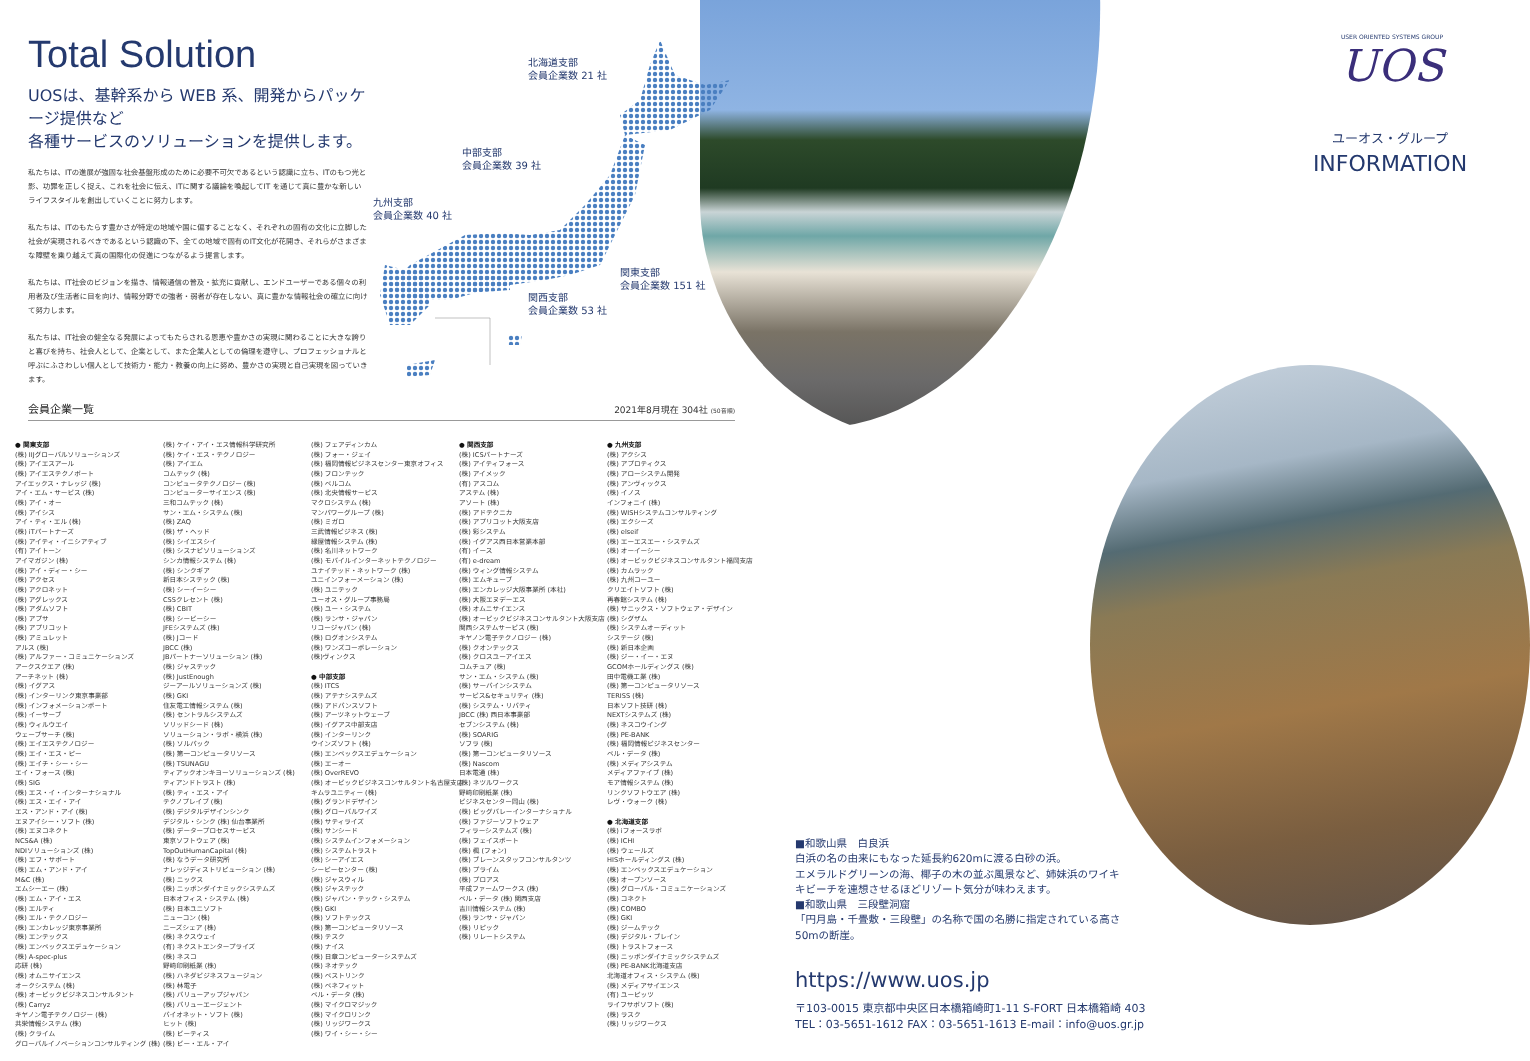Total Solution
UOSは、基幹系から WEB 系、開発からパッケージ提供など
各種サービスのソリューションを提供します。
私たちは、ITの進展が強固な社会基盤形成のために必要不可欠であるという認識に立ち、ITのもつ光と影、功罪を正しく捉え、これを社会に伝え、ITに関する議論を喚起してIT を通じて真に豊かな新しいライフスタイルを創出していくことに努力します。
私たちは、ITのもたらす豊かさが特定の地域や国に偏することなく、それぞれの固有の文化に立脚した社会が実現されるべきであるという認識の下、全ての地域で固有のIT文化が花開き、それらがさまざまな障壁を乗り越えて真の国際化の促進につながるよう提言します。
私たちは、IT社会のビジョンを描き、情報通信の普及・拡充に貢献し、エンドユーザーである個々の利用者及び生活者に目を向け、情報分野での強者・弱者が存在しない、真に豊かな情報社会の確立に向けて努力します。
私たちは、IT社会の健全なる発展によってもたらされる恩恵や豊かさの実現に関わることに大きな誇りと喜びを持ち、社会人として、企業として、また企業人としての倫理を遵守し、プロフェッショナルと呼ぶにふさわしい個人として技術力・能力・教養の向上に努め、豊かさの実現と自己実現を図っていきます。
北海道支部
会員企業数 21 社
中部支部
会員企業数 39 社
九州支部
会員企業数 40 社
関東支部
会員企業数 151 社
関西支部
会員企業数 53 社
会員企業一覧 2021年8月現在 304社 (50音順)
● 関東支部
(株) IIJグローバルソリューションズ
(株) アイエスアール
(株) アイエステクノポート
アイエックス・ナレッジ (株)
アイ・エム・サービス (株)
(株) アイ・オー
(株) アイシス
アイ・ティ・エル (株)
(株) iTパートナーズ
(株) アイティ・イニシアティブ
(有) アイトーン
アイマガジン (株)
(株) アイ・ディー・シー
(株) アクセス
(株) アクロネット
(株) アグレックス
(株) アダムソフト
(株) アプサ
(株) アプリコット
(株) アミュレット
アルス (株)
(株) アルファー・コミュニケーションズ
アークスクエア (株)
アーチネット (株)
(株) イグアス
(株) インターリンク東京事業部
(株) インフォメーションポート
(株) イーサーブ
(株) ウィルウエイ
ウェーブサーチ (株)
(株) エイエステクノロジー
(株) エイ・エス・ピー
(株) エイチ・シー・シー
エイ・フォース (株)
(株) SIG
(株) エス・イ・インターナショナル
(株) エス・エイ・アイ
エス・アンド・アイ (株)
エヌアイシー・ソフト (株)
(株) エヌコネクト
NCS&A (株)
NDIソリューションズ (株)
(株) エフ・サポート
(株) エム・アンド・アイ
M&C (株)
エムシーエー (株)
(株) エム・アイ・エス
(株) エルティ
(株) エル・テクノロジー
(株) エンカレッジ東京事業所
(株) エンテックス
(株) エンベックスエデュケーション
(株) A-spec-plus
応研 (株)
(株) オムニサイエンス
オークシステム (株)
(株) オービックビジネスコンサルタント
(株) Carryz
キヤノン電子テクノロジー (株)
共栄情報システム (株)
(株) クライム
グローバルイノベーションコンサルティング (株)
(株) ケイ・アイ・エス情報科学研究所
(株) ケイ・エス・テクノロジー
(株) アイエム
コムテック (株)
コンピュータテクノロジー (株)
コンピューターサイエンス (株)
三和コムテック (株)
サン・エム・システム (株)
(株) ZAQ
(株) ザ・ヘッド
(株) シイエスシイ
(株) シスナビソリューションズ
シンカ情報システム (株)
(株) シンクギア
新日本システック (株)
(株) シーイーシー
CSSクレセント (株)
(株) CBIT
(株) シービーシー
JFEシステムズ (株)
(株) Jコード
JBCC (株)
JBパートナーソリューション (株)
(株) ジャステック
(株) JustEnough
ジーアールソリューションズ (株)
(株) GKI
住友電工情報システム (株)
(株) セントラルシステムズ
ソリッドシード (株)
ソリューション・ラボ・横浜 (株)
(株) ソルパック
(株) 第一コンピュータリソース
(株) TSUNAGU
ティアックオンキヨーソリューションズ (株)
ティアンドトラスト (株)
(株) ティ・エス・アイ
テクノプレイブ (株)
(株) デジタルデザインシンク
デジタル・シンク (株) 仙台事業所
(株) データープロセスサービス
東京ソフトウェア (株)
TopOutHumanCapital (株)
(株) なうデータ研究所
ナレッジディストリビューション (株)
(株) ニックス
(株) ニッポンダイナミックシステムズ
日本オフィス・システム (株)
(株) 日本ユニソフト
ニューコン (株)
ニーズシェア (株)
(株) ネクスウェイ
(有) ネクストエンタープライズ
(株) ネスコ
野崎印刷紙業 (株)
(株) ハネダビジネスフュージョン
(株) 林電子
(株) バリューアップジャパン
(株) バリューエージェント
バイオネット・ソフト (株)
ヒット (株)
(株) ビーティス
(株) ビー・エル・アイ
(株) フェアディンカム
(株) フォー・ジェイ
(株) 福岡情報ビジネスセンター東京オフィス
(株) フロンテック
(株) ベルコム
(株) 北央情報サービス
マクロシステム (株)
マンパワーグループ (株)
(株) ミガロ
三武情報ビジネス (株)
緑屋情報システム (株)
(株) 名川ネットワーク
(株) モバイルインターネットテクノロジー
ユナイテッド・ネットワーク (株)
ユニインフォーメーション (株)
(株) ユニテック
ユーオス・グループ事務局
(株) ユー・システム
(株) ランサ・ジャパン
リコージャパン (株)
(株) ログオンシステム
(株) ワンズコーポレーション
(株)ヴィンクス
● 中部支部
(株) ITCS
(株) アテナシステムズ
(株) アドバンスソフト
(株) アーツネットウェーブ
(株) イグアス中部支店
(株) インターリンク
ウインズソフト (株)
(株) エンベックスエデュケーション
(株) エーオー
(株) OverREVO
(株) オービックビジネスコンサルタント名古屋支店
キムラユニティー (株)
(株) グランドデザイン
(株) グローバルワイズ
(株) サティライズ
(株) サンシード
(株) システムインフォメーション
(株) システムトラスト
(株) シーアイエス
シービーセンター (株)
(株) ジャスウィル
(株) ジャステック
(株) ジャパン・テック・システム
(株) GKI
(株) ソフトテックス
(株) 第一コンピュータリソース
(株) テスク
(株) ナイス
(株) 日章コンピューターシステムズ
(株) ネオテック
(株) ベストリンク
(株) ベネフィット
ベル・データ (株)
(株) マイクロマジック
(株) マイクロリンク
(株) リッジワークス
(株) ワイ・シー・シー
● 関西支部
(株) ICSパートナーズ
(株) アイティフォース
(株) アイメック
(有) アスコム
アステム (株)
アソート (株)
(株) アドテクニカ
(株) アプリコット大阪支店
(株) 彩システム
(株) イグアス西日本営業本部
(有) イース
(有) e-dream
(株) ウィング情報システム
(株) エムキューブ
(株) エンカレッジ大阪事業所 (本社)
(株) 大阪エヌデーエス
(株) オムニサイエンス
(株) オービックビジネスコンサルタント大阪支店
関西システムサービス (株)
キヤノン電子テクノロジー (株)
(株) クオンテックス
(株) クロスユーアイエス
コムチュア (株)
サン・エム・システム (株)
(株) サーバインシステム
サービス&セキュリティ (株)
(株) システム・リバティ
JBCC (株) 西日本事業部
セブンシステム (株)
(株) SOARIG
ソフラ (株)
(株) 第一コンピュータリソース
(株) Nascom
日本電通 (株)
(株) ネツルワークス
野崎印刷紙業 (株)
ビジネスセンター岡山 (株)
(株) ビッグバレーインターナショナル
(株) ファジーソフトウェア
フィラーシステムズ (株)
(株) フェイスポート
(株) 楓 (フォン)
(株) ブレーンスタッフコンサルタンツ
(株) プライム
(株) プロアス
平成ファームワークス (株)
ベル・データ (株) 関西支店
吉川情報システム (株)
(株) ランサ・ジャパン
(株) リピック
(株) リレートシステム
● 九州支部
(株) アクシス
(株) アプロティクス
(株) アローシステム開発
(株) アンヴィックス
(株) イノス
インフォニイ (株)
(株) WISHシステムコンサルティング
(株) エクシーズ
(株) elseif
(株) エーエスエー・システムズ
(株) オーイーシー
(株) オービックビジネスコンサルタント福岡支店
(株) カムラック
(株) 九州コーユー
クリエイトソフト (株)
再春館システム (株)
(株) サニックス・ソフトウェア・デザイン
(株) シグザム
(株) システムオーディット
システージ (株)
(株) 新日本企画
(株) ジー・イー・エヌ
GCOMホールディングス (株)
田中電機工業 (株)
(株) 第一コンピュータリソース
TERISS (株)
日本ソフト技研 (株)
NEXTシステムズ (株)
(株) ネスコウイング
(株) PE-BANK
(株) 福岡情報ビジネスセンター
ベル・データ (株)
(株) メディアシステム
メディアファイブ (株)
モア情報システム (株)
リンクソフトウエア (株)
レヴ・ウォーク (株)
● 北海道支部
(株) iフォースラボ
(株) ICHI
(株) ウェールズ
HISホールディングス (株)
(株) エンベックスエデュケーション
(株) オープンソース
(株) グローバル・コミュニケーションズ
(株) コネクト
(株) COMBO
(株) GKI
(株) ジームテック
(株) デジタル・ブレイン
(株) トラストフォース
(株) ニッポンダイナミックシステムズ
(株) PE-BANK北海道支店
北海道オフィス・システム (株)
(株) メディアサイエンス
(有) ユーピッツ
ライフサポソフト (株)
(株) ラスク
(株) リッジワークス
USER ORIENTED SYSTEMS GROUP
UOS
ユーオス・グループ
INFORMATION
■和歌山県　白良浜
白浜の名の由来にもなった延長約620mに渡る白砂の浜。
エメラルドグリーンの海、椰子の木の並ぶ風景など、姉妹浜のワイキキビーチを連想させるほどリゾート気分が味わえます。
■和歌山県　三段壁洞窟
「円月島・千畳敷・三段壁」の名称で国の名勝に指定されている高さ50mの断崖。
https://www.uos.jp
〒103-0015 東京都中央区日本橋箱崎町1-11 S-FORT 日本橋箱崎 403
TEL：03-5651-1612 FAX：03-5651-1613 E-mail：info@uos.gr.jp